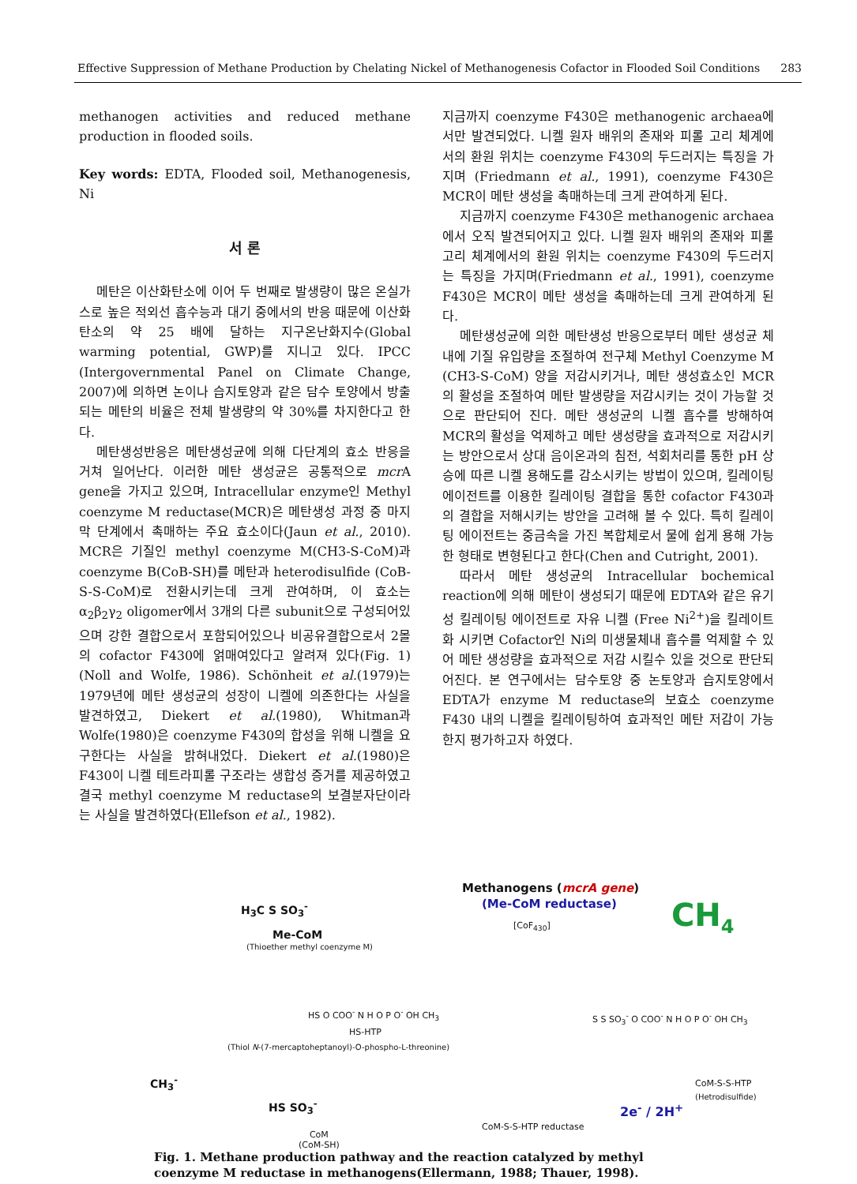Effective Suppression of Methane Production by Chelating Nickel of Methanogenesis Cofactor in Flooded Soil Conditions 283
methanogen activities and reduced methane production in flooded soils.
Key words: EDTA, Flooded soil, Methanogenesis, Ni
서 론
메탄은 이산화탄소에 이어 두 번째로 발생량이 많은 온실가스로 높은 적외선 흡수능과 대기 중에서의 반응 때문에 이산화탄소의 약 25 배에 달하는 지구온난화지수(Global warming potential, GWP)를 지니고 있다. IPCC (Intergovernmental Panel on Climate Change, 2007)에 의하면 논이나 습지토양과 같은 담수 토양에서 방출되는 메탄의 비율은 전체 발생량의 약 30%를 차지한다고 한다.
메탄생성반응은 메탄생성균에 의해 다단계의 효소 반응을 거쳐 일어난다. 이러한 메탄 생성균은 공통적으로 mcr A gene을 가지고 있으며, Intracellular enzyme인 Methyl coenzyme M reductase(MCR)은 메탄생성 과정 중 마지막 단계에서 촉매하는 주요 효소이다(Jaun et al., 2010). MCR은 기질인 methyl coenzyme M(CH3-S-CoM)과 coenzyme B(CoB-SH)를 메탄과 heterodisulfide (CoB-S-S-CoM)로 전환시키는데 크게 관여하며, 이 효소는 α<sub>2</sub>β<sub>2</sub>γ<sub>2</sub> oligomer에서 3개의 다른 subunit으로 구성되어있으며 강한 결합으로서 포함되어있으나 비공유결합으로서 2몰의 cofactor F430에 얽매여있다고 알려져 있다(Fig. 1)(Noll and Wolfe, 1986). Schönheit et al.(1979)는 1979년에 메탄 생성균의 성장이 니켈에 의존한다는 사실을 발견하였고, Diekert et al.(1980), Whitman과 Wolfe(1980)은 coenzyme F430의 합성을 위해 니켈을 요구한다는 사실을 밝혀내었다. Diekert et al.(1980)은 F430이 니켈 테트라피롤 구조라는 생합성 증거를 제공하였고 결국 methyl coenzyme M reductase의 보결분자단이라는 사실을 발견하였다(Ellefson et al., 1982).
지금까지 coenzyme F430은 methanogenic archaea에서만 발견되었다. 니켈 원자 배위의 존재와 피롤 고리 체계에서의 환원 위치는 coenzyme F430의 두드러지는 특징을 가지며 (Friedmann et al., 1991), coenzyme F430은 MCR이 메탄 생성을 촉매하는데 크게 관여하게 된다.
지금까지 coenzyme F430은 methanogenic archaea에서 오직 발견되어지고 있다. 니켈 원자 배위의 존재와 피롤 고리 체계에서의 환원 위치는 coenzyme F430의 두드러지는 특징을 가지며(Friedmann et al., 1991), coenzyme F430은 MCR이 메탄 생성을 촉매하는데 크게 관여하게 된다.
메탄생성균에 의한 메탄생성 반응으로부터 메탄 생성균 체내에 기질 유입량을 조절하여 전구체 Methyl Coenzyme M (CH3-S-CoM) 양을 저감시키거나, 메탄 생성효소인 MCR의 활성을 조절하여 메탄 발생량을 저감시키는 것이 가능할 것으로 판단되어 진다. 메탄 생성균의 니켈 흡수를 방해하여 MCR의 활성을 억제하고 메탄 생성량을 효과적으로 저감시키는 방안으로서 상대 음이온과의 침전, 석회처리를 통한 pH 상승에 따른 니켈 용해도를 감소시키는 방법이 있으며, 킬레이팅 에이전트를 이용한 킬레이팅 결합을 통한 cofactor F430과의 결합을 저해시키는 방안을 고려해 볼 수 있다. 특히 킬레이팅 에이전트는 중금속을 가진 복합체로서 물에 쉽게 용해 가능한 형태로 변형된다고 한다(Chen and Cutright, 2001).
따라서 메탄 생성균의 Intracellular bochemical reaction에 의해 메탄이 생성되기 때문에 EDTA와 같은 유기성 킬레이팅 에이전트로 자유 니켈 (Free Ni<sup>2+</sup>)을 킬레이트화 시키면 Cofactor인 Ni의 미생물체내 흡수를 억제할 수 있어 메탄 생성량을 효과적으로 저감 시킬수 있을 것으로 판단되어진다. 본 연구에서는 담수토양 중 논토양과 습지토양에서 EDTA가 enzyme M reductase의 보효소 coenzyme F430 내의 니켈을 킬레이팅하여 효과적인 메탄 저감이 가능한지 평가하고자 하였다.
Methanogens (mcrA gene)
(Me-CoM reductase) CH<sub>4</sub>
H<sub>3</sub>C S SO<sub>3</sub><sup>-</sup>
Me-CoM
(Thioether methyl coenzyme M)
[CoF<sub>430</sub>]
HS O COO<sup>-</sup> N H O P O<sup>-</sup> OH CH<sub>3</sub>
HS-HTP
(Thiol N-(7-mercaptoheptanoyl)-O-phospho-L-threonine)
S S SO<sub>3</sub><sup>-</sup> O COO<sup>-</sup> N H O P O<sup>-</sup> OH CH<sub>3</sub>
CoM-S-S-HTP
(Hetrodisulfide)
CH<sub>3</sub><sup>-</sup>
HS SO<sub>3</sub><sup>-</sup> 2e<sup>-</sup> / 2H<sup>+</sup>
CoM-S-S-HTP reductase
CoM
(CoM-SH)
Fig. 1. Methane production pathway and the reaction catalyzed by methyl coenzyme M reductase in methanogens(Ellermann, 1988; Thauer, 1998).